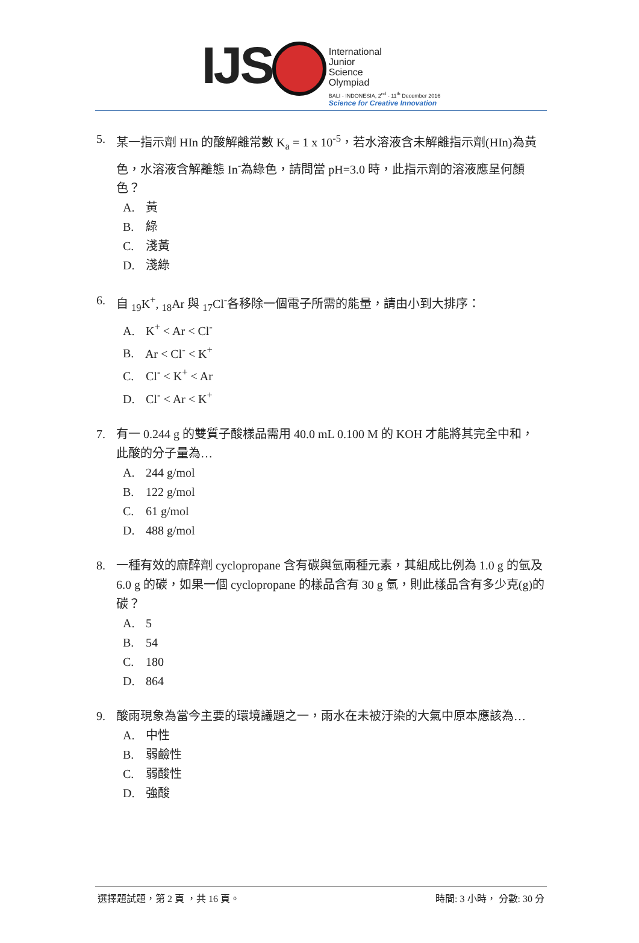IJS
International
Junior
Science
Olympiad
BALI - INDONESIA, 2<sup>nd</sup> - 11<sup>th</sup> December 2016
Science for Creative Innovation
5. 某一指示劑 HIn 的酸解離常數 K<sub>a</sub> = 1 x 10<sup>-5</sup>，若水溶液含未解離指示劑(HIn)為黃色，水溶液含解離態 In<sup>-</sup>為綠色，請問當 pH=3.0 時，此指示劑的溶液應呈何顏色？
A. 黃
B. 綠
C. 淺黃
D. 淺綠
6. 自 <sub>19</sub>K<sup>+</sup>, <sub>18</sub>Ar 與 <sub>17</sub>Cl<sup>-</sup>各移除一個電子所需的能量，請由小到大排序：
A. K<sup>+</sup> < Ar < Cl<sup>-</sup>
B. Ar < Cl<sup>-</sup> < K<sup>+</sup>
C. Cl<sup>-</sup> < K<sup>+</sup> < Ar
D. Cl<sup>-</sup> < Ar < K<sup>+</sup>
7. 有一 0.244 g 的雙質子酸樣品需用 40.0 mL 0.100 M 的 KOH 才能將其完全中和，此酸的分子量為…
A. 244 g/mol
B. 122 g/mol
C. 61 g/mol
D. 488 g/mol
8. 一種有效的麻醉劑 cyclopropane 含有碳與氫兩種元素，其組成比例為 1.0 g 的氫及 6.0 g 的碳，如果一個 cyclopropane 的樣品含有 30 g 氫，則此樣品含有多少克(g)的碳？
A. 5
B. 54
C. 180
D. 864
9. 酸雨現象為當今主要的環境議題之一，雨水在未被汙染的大氣中原本應該為…
A. 中性
B. 弱鹼性
C. 弱酸性
D. 強酸
選擇題試題，第 2 頁 ，共 16 頁。 時間: 3 小時， 分數: 30 分